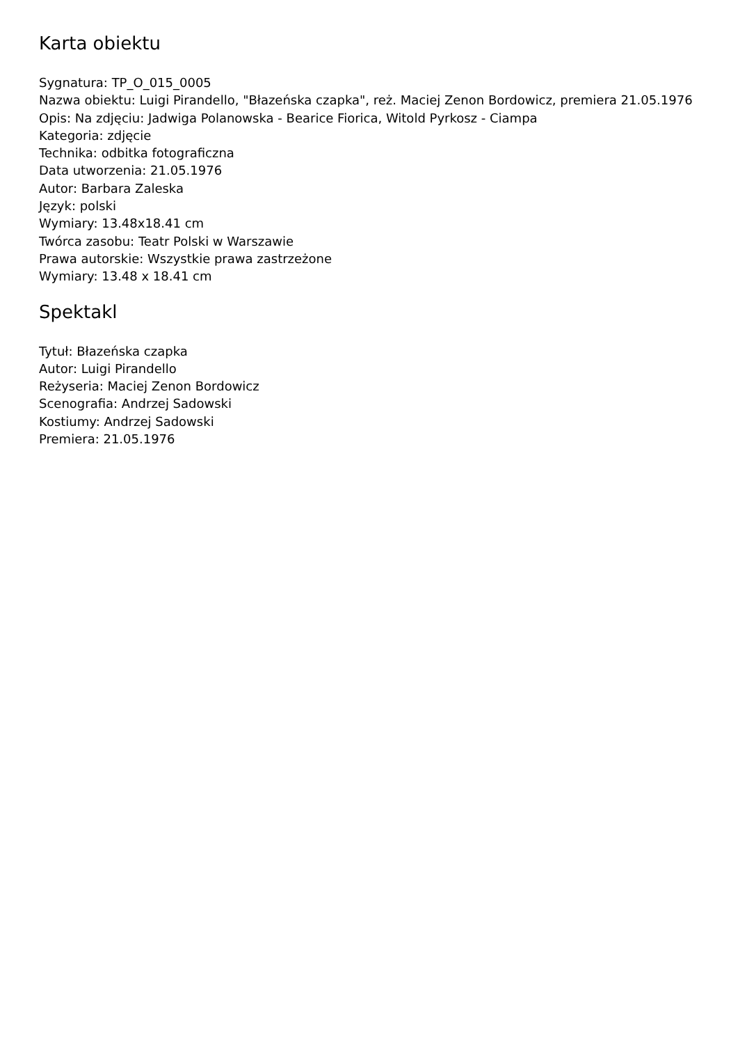Karta obiektu
Sygnatura: TP_O_015_0005
Nazwa obiektu: Luigi Pirandello, "Błazeńska czapka", reż. Maciej Zenon Bordowicz, premiera 21.05.1976
Opis: Na zdjęciu: Jadwiga Polanowska - Bearice Fiorica, Witold Pyrkosz - Ciampa
Kategoria: zdjęcie
Technika: odbitka fotograficzna
Data utworzenia: 21.05.1976
Autor: Barbara Zaleska
Język: polski
Wymiary: 13.48x18.41 cm
Twórca zasobu: Teatr Polski w Warszawie
Prawa autorskie: Wszystkie prawa zastrzeżone
Wymiary: 13.48 x 18.41 cm
Spektakl
Tytuł: Błazeńska czapka
Autor: Luigi Pirandello
Reżyseria: Maciej Zenon Bordowicz
Scenografia: Andrzej Sadowski
Kostiumy: Andrzej Sadowski
Premiera: 21.05.1976